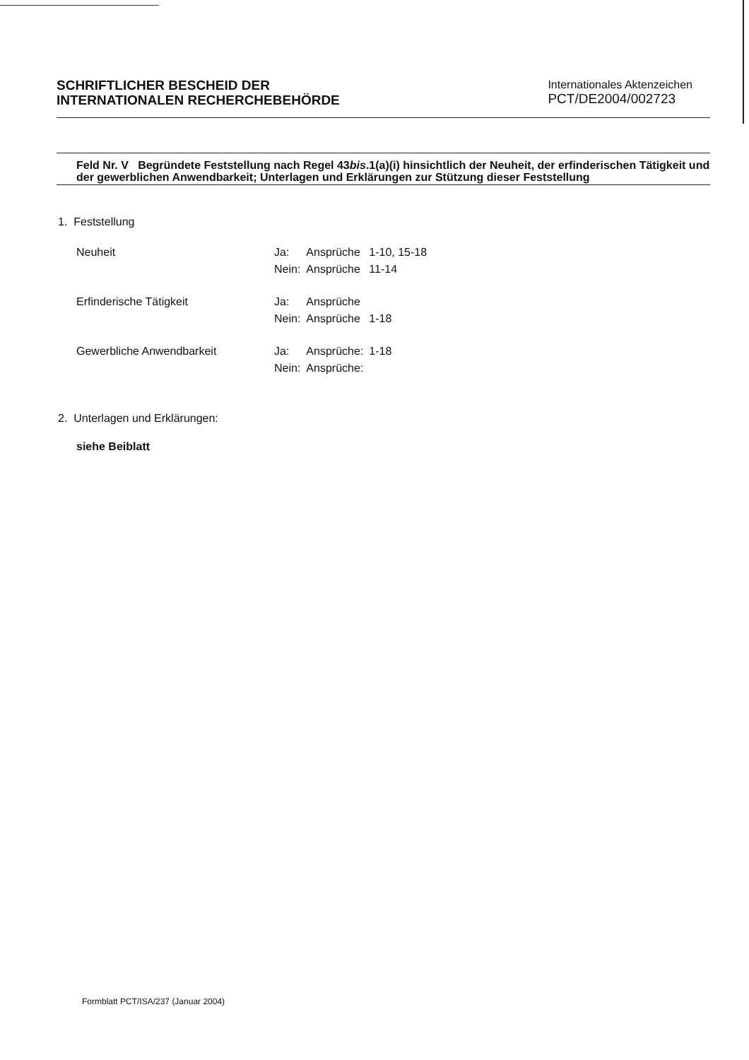SCHRIFTLICHER BESCHEID DER
INTERNATIONALEN RECHERCHEBEHÖRDE
Internationales Aktenzeichen
PCT/DE2004/002723
Feld Nr. V Begründete Feststellung nach Regel 43bis.1(a)(i) hinsichtlich der Neuheit, der erfinderischen Tätigkeit und der gewerblichen Anwendbarkeit; Unterlagen und Erklärungen zur Stützung dieser Feststellung
1. Feststellung
| Neuheit | Ja: | Ansprüche | 1-10, 15-18 |
| | Nein: | Ansprüche | 11-14 |
| Erfinderische Tätigkeit | Ja: | Ansprüche | |
| | Nein: | Ansprüche | 1-18 |
| Gewerbliche Anwendbarkeit | Ja: | Ansprüche: | 1-18 |
| | Nein: | Ansprüche: | |
2. Unterlagen und Erklärungen:
siehe Beiblatt
Formblatt PCT/ISA/237 (Januar 2004)